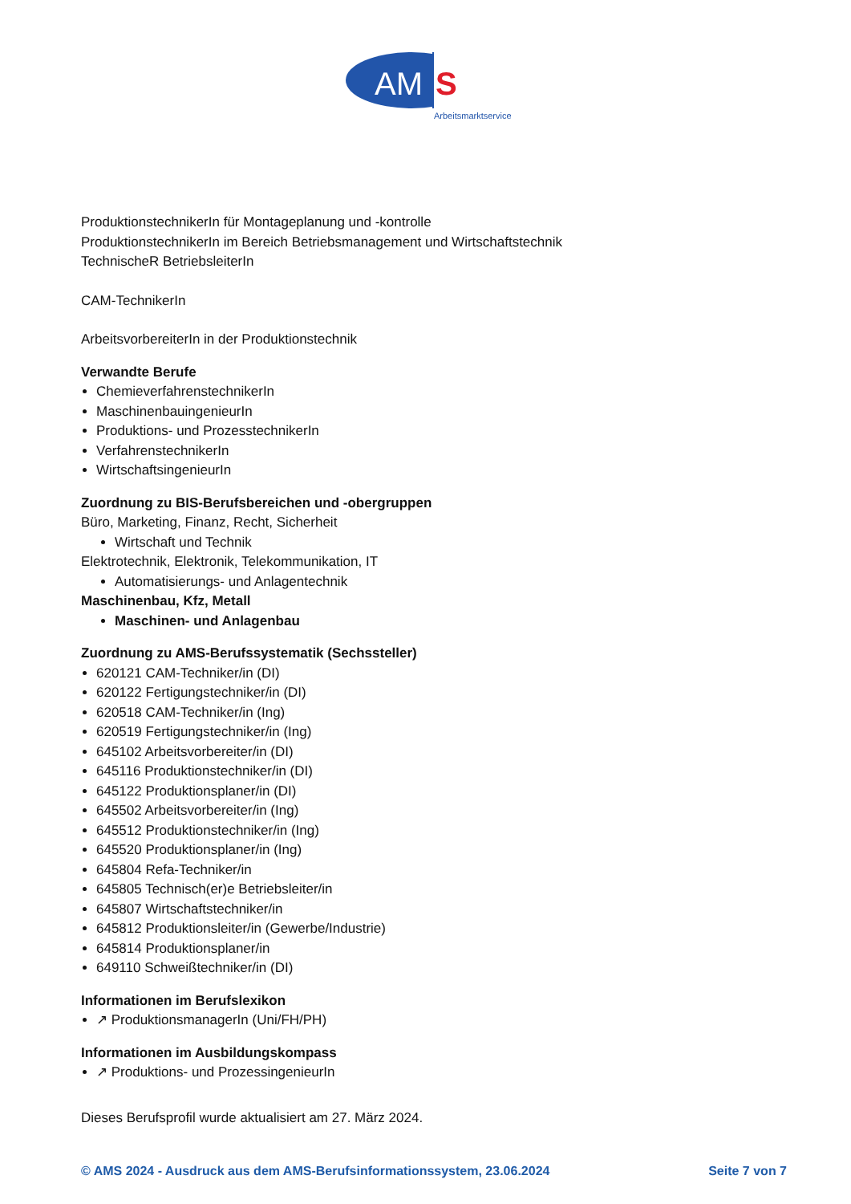AM
S
Arbeitsmarktservice
ProduktionstechnikerIn für Montageplanung und -kontrolle
ProduktionstechnikerIn im Bereich Betriebsmanagement und Wirtschaftstechnik
TechnischeR BetriebsleiterIn
CAM-TechnikerIn
ArbeitsvorbereiterIn in der Produktionstechnik
Verwandte Berufe
ChemieverfahrenstechnikerIn
MaschinenbauingenieurIn
Produktions- und ProzesstechnikerIn
VerfahrenstechnikerIn
WirtschaftsingenieurIn
Zuordnung zu BIS-Berufsbereichen und -obergruppen
Büro, Marketing, Finanz, Recht, Sicherheit
Wirtschaft und Technik
Elektrotechnik, Elektronik, Telekommunikation, IT
Automatisierungs- und Anlagentechnik
Maschinenbau, Kfz, Metall
Maschinen- und Anlagenbau
Zuordnung zu AMS-Berufssystematik (Sechssteller)
620121 CAM-Techniker/in (DI)
620122 Fertigungstechniker/in (DI)
620518 CAM-Techniker/in (Ing)
620519 Fertigungstechniker/in (Ing)
645102 Arbeitsvorbereiter/in (DI)
645116 Produktionstechniker/in (DI)
645122 Produktionsplaner/in (DI)
645502 Arbeitsvorbereiter/in (Ing)
645512 Produktionstechniker/in (Ing)
645520 Produktionsplaner/in (Ing)
645804 Refa-Techniker/in
645805 Technisch(er)e Betriebsleiter/in
645807 Wirtschaftstechniker/in
645812 Produktionsleiter/in (Gewerbe/Industrie)
645814 Produktionsplaner/in
649110 Schweißtechniker/in (DI)
Informationen im Berufslexikon
↗ ProduktionsmanagerIn (Uni/FH/PH)
Informationen im Ausbildungskompass
↗ Produktions- und ProzessingenieurIn
Dieses Berufsprofil wurde aktualisiert am 27. März 2024.
© AMS 2024 - Ausdruck aus dem AMS-Berufsinformationssystem, 23.06.2024 Seite 7 von 7